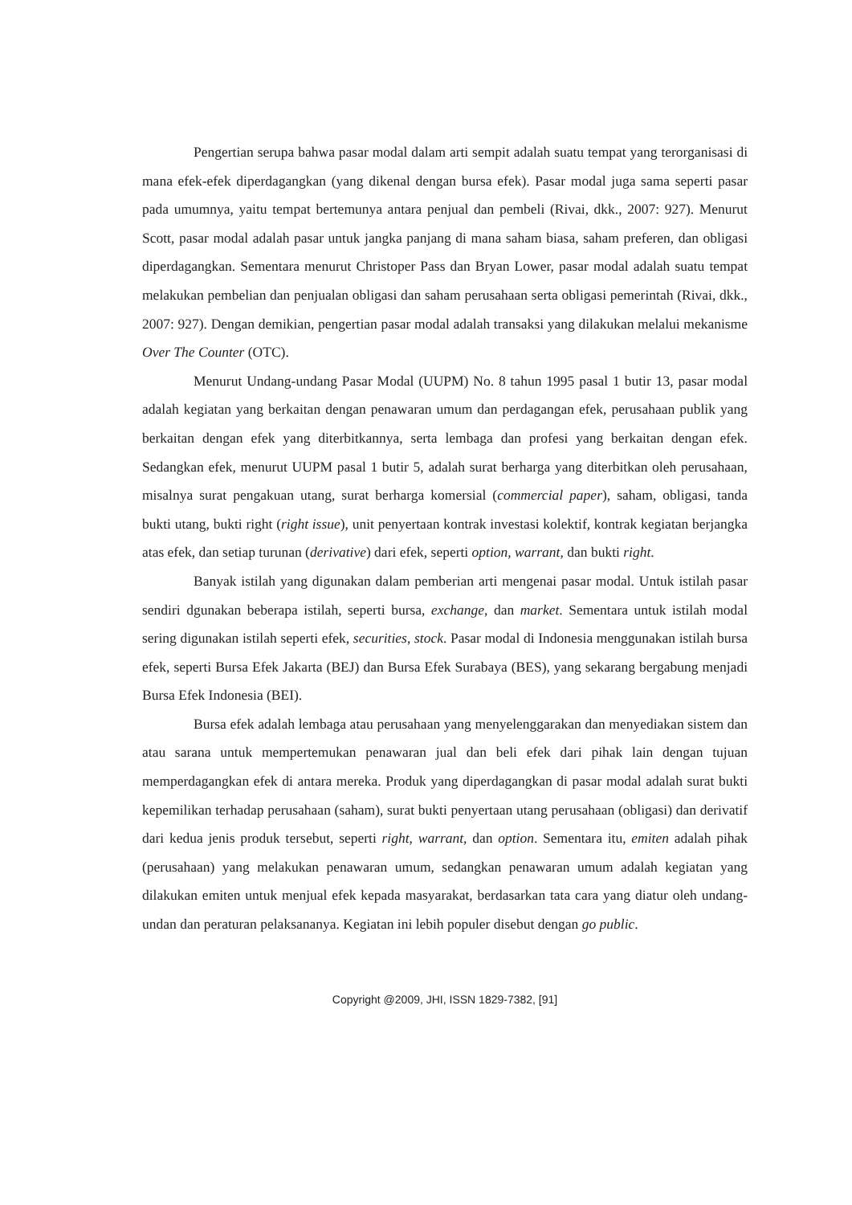Pengertian serupa bahwa pasar modal dalam arti sempit adalah suatu tempat yang terorganisasi di mana efek-efek diperdagangkan (yang dikenal dengan bursa efek). Pasar modal juga sama seperti pasar pada umumnya, yaitu tempat bertemunya antara penjual dan pembeli (Rivai, dkk., 2007: 927). Menurut Scott, pasar modal adalah pasar untuk jangka panjang di mana saham biasa, saham preferen, dan obligasi diperdagangkan. Sementara menurut Christoper Pass dan Bryan Lower, pasar modal adalah suatu tempat melakukan pembelian dan penjualan obligasi dan saham perusahaan serta obligasi pemerintah (Rivai, dkk., 2007: 927). Dengan demikian, pengertian pasar modal adalah transaksi yang dilakukan melalui mekanisme Over The Counter (OTC).
Menurut Undang-undang Pasar Modal (UUPM) No. 8 tahun 1995 pasal 1 butir 13, pasar modal adalah kegiatan yang berkaitan dengan penawaran umum dan perdagangan efek, perusahaan publik yang berkaitan dengan efek yang diterbitkannya, serta lembaga dan profesi yang berkaitan dengan efek. Sedangkan efek, menurut UUPM pasal 1 butir 5, adalah surat berharga yang diterbitkan oleh perusahaan, misalnya surat pengakuan utang, surat berharga komersial (commercial paper), saham, obligasi, tanda bukti utang, bukti right (right issue), unit penyertaan kontrak investasi kolektif, kontrak kegiatan berjangka atas efek, dan setiap turunan (derivative) dari efek, seperti option, warrant, dan bukti right.
Banyak istilah yang digunakan dalam pemberian arti mengenai pasar modal. Untuk istilah pasar sendiri dgunakan beberapa istilah, seperti bursa, exchange, dan market. Sementara untuk istilah modal sering digunakan istilah seperti efek, securities, stock. Pasar modal di Indonesia menggunakan istilah bursa efek, seperti Bursa Efek Jakarta (BEJ) dan Bursa Efek Surabaya (BES), yang sekarang bergabung menjadi Bursa Efek Indonesia (BEI).
Bursa efek adalah lembaga atau perusahaan yang menyelenggarakan dan menyediakan sistem dan atau sarana untuk mempertemukan penawaran jual dan beli efek dari pihak lain dengan tujuan memperdagangkan efek di antara mereka. Produk yang diperdagangkan di pasar modal adalah surat bukti kepemilikan terhadap perusahaan (saham), surat bukti penyertaan utang perusahaan (obligasi) dan derivatif dari kedua jenis produk tersebut, seperti right, warrant, dan option. Sementara itu, emiten adalah pihak (perusahaan) yang melakukan penawaran umum, sedangkan penawaran umum adalah kegiatan yang dilakukan emiten untuk menjual efek kepada masyarakat, berdasarkan tata cara yang diatur oleh undang-undan dan peraturan pelaksananya. Kegiatan ini lebih populer disebut dengan go public.
Copyright @2009, JHI, ISSN 1829-7382, [91]